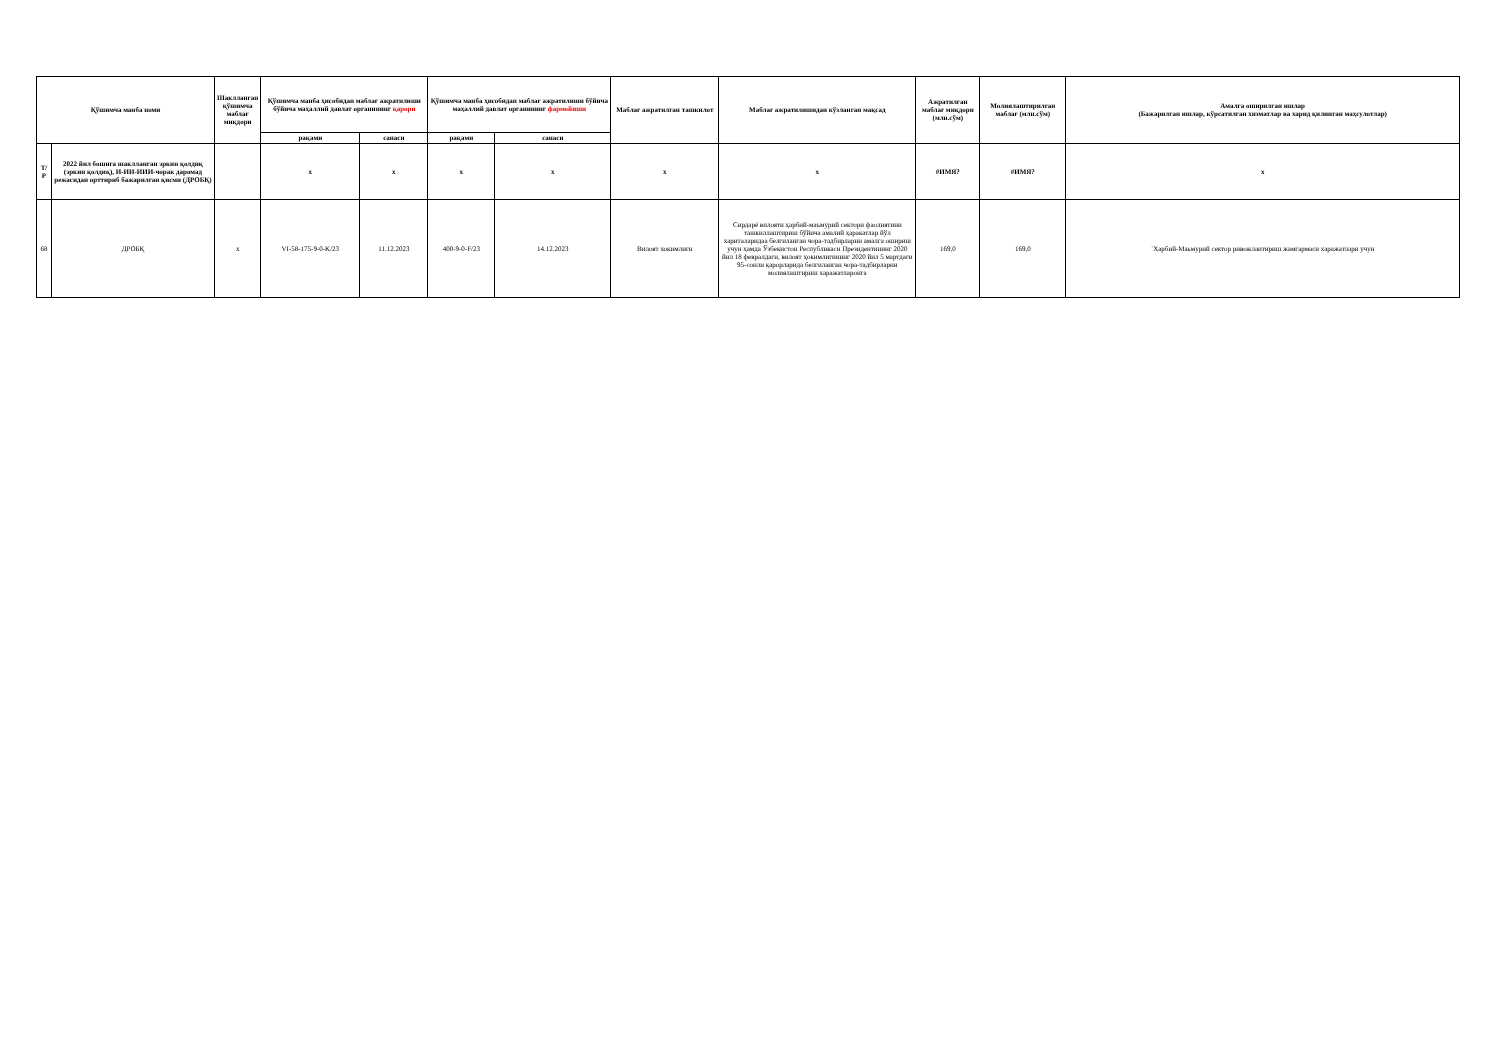| Қўшимча манба номи | | Шакллангaн қўшимча маблағ миқдори | Қўшимча манба ҳисобидан маблағ ажратилиши бўйича маҳаллий давлат органининг қарори | | Қўшимча манба ҳисобидан маблағ ажратилиши бўйича маҳаллий давлат органининг фармойиши | | Маблағ ажратилган ташкилот | Маблағ ажратилишидан кўзланган мақсад | Ажратилган маблағ миқдори (млн.сўм) | Молиялаштирилган маблағ (млн.сўм) | Амалга оширилган ишлар (Бажарилган ишлар, кўрсатилган хизматлар ва харид қилинган маҳсулотлар) |
| --- | --- | --- | --- | --- | --- | --- | --- | --- | --- | --- | --- |
| | | | рақами | санаси | рақами | санаси | | | | | |
| Т/Р | 2022 йил бошига шаклланган эркин қолдиқ (эркин қолдиқ), И-ИИ-ИИИ-чорак даромад режасидан орттириб бажарилган қисми (ДРОБҚ) | | x | x | x | x | x | x | #ИМЯ? | #ИМЯ? | x |
| 68 | ДРОБҚ | x | VI-58-175-9-0-K/23 | 11.12.2023 | 400-9-0-F/23 | 14.12.2023 | Вилоят хокимлиги | Сирдарё вилояти ҳарбий-маъмурий сектори фаолиятини ташкиллаштириш бўйича амалий ҳаракатлар йўл хариталаридаа белгиланган чора-тадбирларни амалга ошириш учун ҳамда Ўзбекистон Республикаси Президентининг 2020 йил 18 февралдаги, вилоят ҳокимлигининг 2020 йил 5 мартдаги 95-сонли қарорларида белгиланган чора-тадбирларни молиялаштириш харажатлароига | 169,0 | 169,0 | `Харбий-Маьмурий сектор ривожлантириш жамгармаси харажатлари учун |